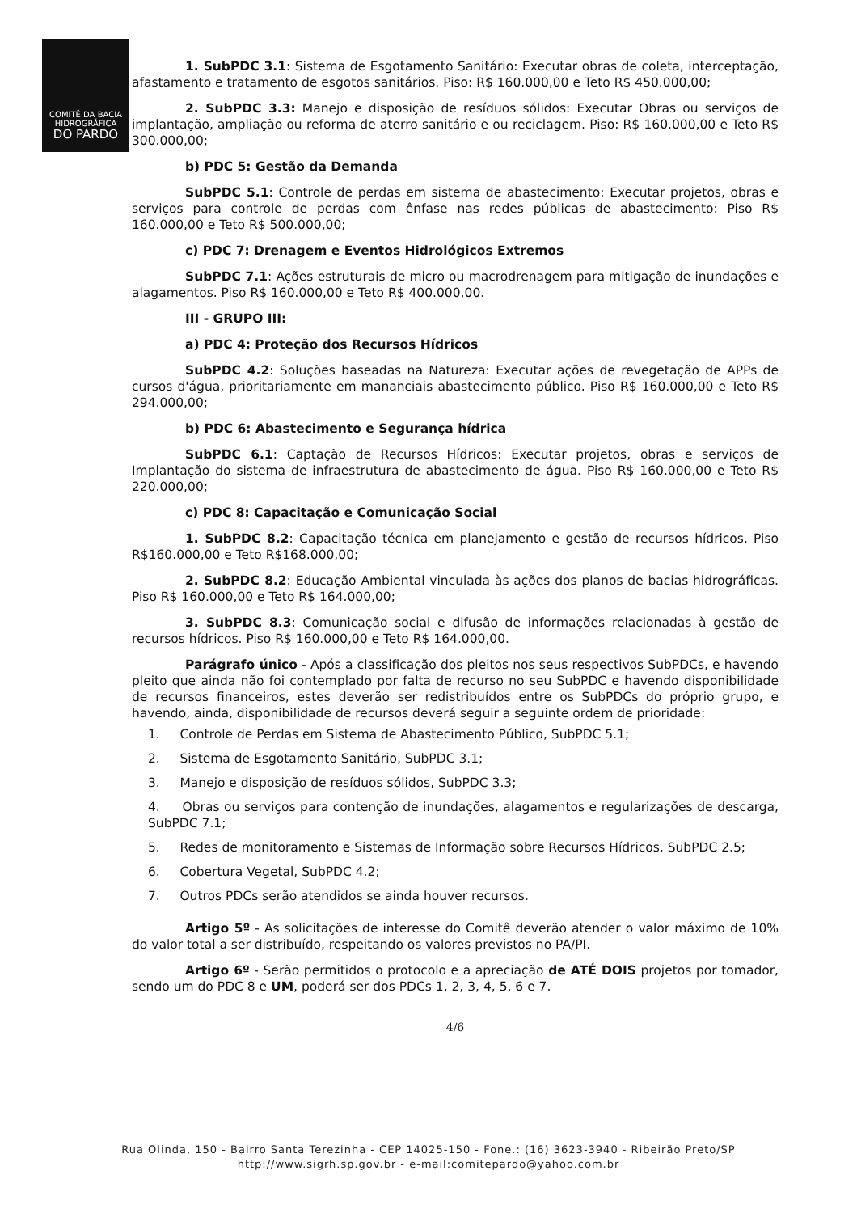COMITÊ DA BACIA
HIDROGRÁFICA
DO PARDO
1. SubPDC 3.1: Sistema de Esgotamento Sanitário: Executar obras de coleta, interceptação, afastamento e tratamento de esgotos sanitários. Piso: R$ 160.000,00 e Teto R$ 450.000,00;
2. SubPDC 3.3: Manejo e disposição de resíduos sólidos: Executar Obras ou serviços de implantação, ampliação ou reforma de aterro sanitário e ou reciclagem. Piso: R$ 160.000,00 e Teto R$ 300.000,00;
b) PDC 5: Gestão da Demanda
SubPDC 5.1: Controle de perdas em sistema de abastecimento: Executar projetos, obras e serviços para controle de perdas com ênfase nas redes públicas de abastecimento: Piso R$ 160.000,00 e Teto R$ 500.000,00;
c) PDC 7: Drenagem e Eventos Hidrológicos Extremos
SubPDC 7.1: Ações estruturais de micro ou macrodrenagem para mitigação de inundações e alagamentos. Piso R$ 160.000,00 e Teto R$ 400.000,00.
III - GRUPO III:
a) PDC 4: Proteção dos Recursos Hídricos
SubPDC 4.2: Soluções baseadas na Natureza: Executar ações de revegetação de APPs de cursos d'água, prioritariamente em mananciais abastecimento público. Piso R$ 160.000,00 e Teto R$ 294.000,00;
b) PDC 6: Abastecimento e Segurança hídrica
SubPDC 6.1: Captação de Recursos Hídricos: Executar projetos, obras e serviços de Implantação do sistema de infraestrutura de abastecimento de água. Piso R$ 160.000,00 e Teto R$ 220.000,00;
c) PDC 8: Capacitação e Comunicação Social
1. SubPDC 8.2: Capacitação técnica em planejamento e gestão de recursos hídricos. Piso R$160.000,00 e Teto R$168.000,00;
2. SubPDC 8.2: Educação Ambiental vinculada às ações dos planos de bacias hidrográficas. Piso R$ 160.000,00 e Teto R$ 164.000,00;
3. SubPDC 8.3: Comunicação social e difusão de informações relacionadas à gestão de recursos hídricos. Piso R$ 160.000,00 e Teto R$ 164.000,00.
Parágrafo único - Após a classificação dos pleitos nos seus respectivos SubPDCs, e havendo pleito que ainda não foi contemplado por falta de recurso no seu SubPDC e havendo disponibilidade de recursos financeiros, estes deverão ser redistribuídos entre os SubPDCs do próprio grupo, e havendo, ainda, disponibilidade de recursos deverá seguir a seguinte ordem de prioridade:
1. Controle de Perdas em Sistema de Abastecimento Público, SubPDC 5.1;
2. Sistema de Esgotamento Sanitário, SubPDC 3.1;
3. Manejo e disposição de resíduos sólidos, SubPDC 3.3;
4. Obras ou serviços para contenção de inundações, alagamentos e regularizações de descarga, SubPDC 7.1;
5. Redes de monitoramento e Sistemas de Informação sobre Recursos Hídricos, SubPDC 2.5;
6. Cobertura Vegetal, SubPDC 4.2;
7. Outros PDCs serão atendidos se ainda houver recursos.
Artigo 5º - As solicitações de interesse do Comitê deverão atender o valor máximo de 10% do valor total a ser distribuído, respeitando os valores previstos no PA/PI.
Artigo 6º - Serão permitidos o protocolo e a apreciação de ATÉ DOIS projetos por tomador, sendo um do PDC 8 e UM, poderá ser dos PDCs 1, 2, 3, 4, 5, 6 e 7.
4/6
Rua Olinda, 150 - Bairro Santa Terezinha - CEP 14025-150 - Fone.: (16) 3623-3940 - Ribeirão Preto/SP
http://www.sigrh.sp.gov.br - e-mail:comitepardo@yahoo.com.br